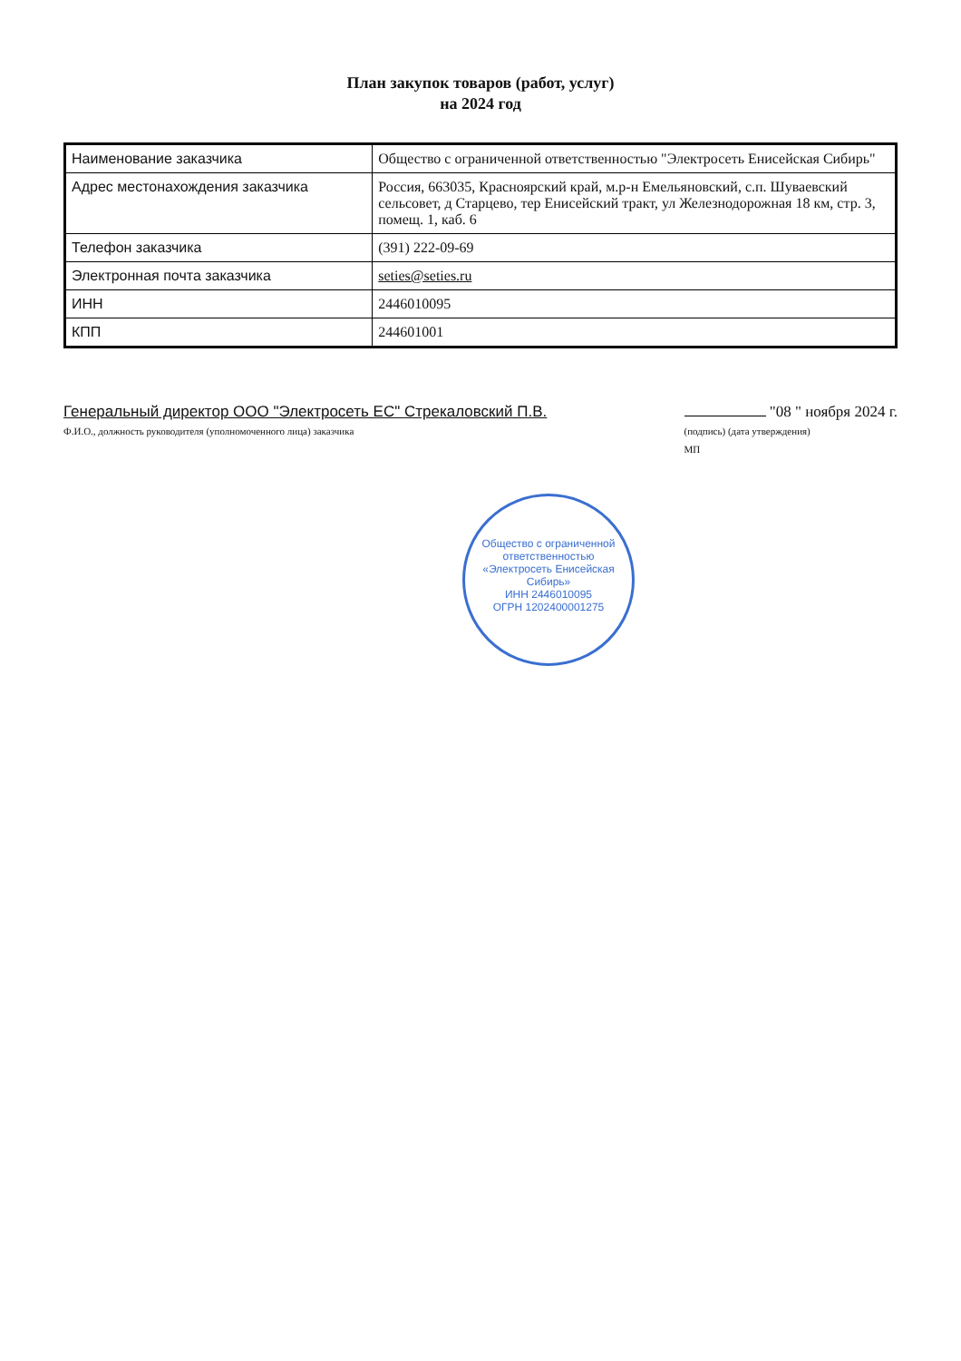План закупок товаров (работ, услуг)
на 2024 год
| Наименование заказчика | Общество с ограниченной ответственностью "Электросеть Енисейская Сибирь" |
| Адрес местонахождения заказчика | Россия, 663035, Красноярский край, м.р-н Емельяновский, с.п. Шуваевский сельсовет, д Старцево, тер Енисейский тракт, ул Железнодорожная 18 км, стр. 3, помещ. 1, каб. 6 |
| Телефон заказчика | (391) 222-09-69 |
| Электронная почта заказчика | seties@seties.ru |
| ИНН | 2446010095 |
| КПП | 244601001 |
Генеральный директор ООО "Электросеть ЕС" Стрекаловский П.В.
Ф.И.О., должность руководителя (уполномоченного лица) заказчика
"08 " ноября 2024 г.
(подпись) (дата утверждения)
МП
Общество с ограниченной ответственностью
«Электросеть Енисейская Сибирь»
ИНН 2446010095
ОГРН 1202400001275